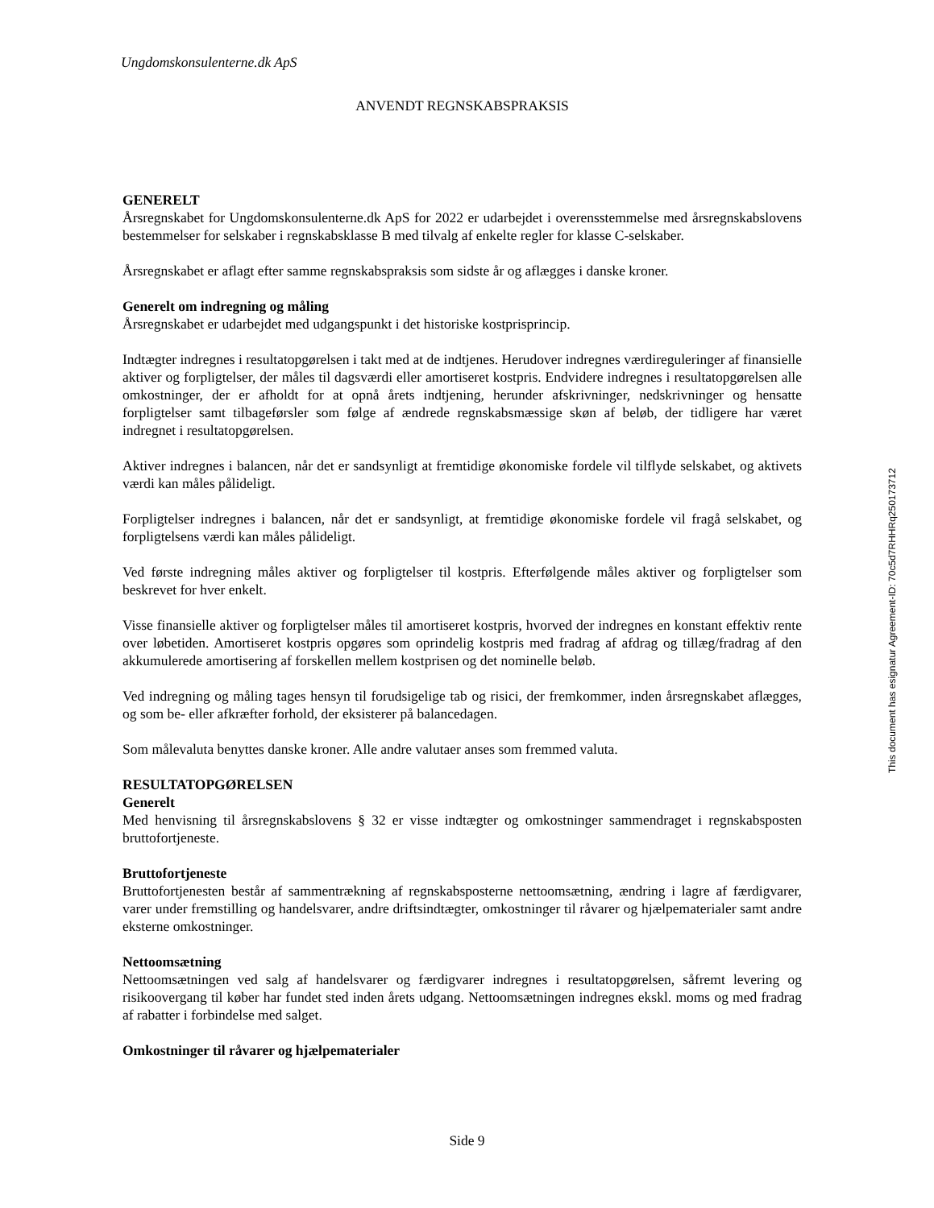Ungdomskonsulenterne.dk ApS
ANVENDT REGNSKABSPRAKSIS
GENERELT
Årsregnskabet for Ungdomskonsulenterne.dk ApS for 2022 er udarbejdet i overensstemmelse med årsregnskabslovens bestemmelser for selskaber i regnskabsklasse B med tilvalg af enkelte regler for klasse C-selskaber.
Årsregnskabet er aflagt efter samme regnskabspraksis som sidste år og aflægges i danske kroner.
Generelt om indregning og måling
Årsregnskabet er udarbejdet med udgangspunkt i det historiske kostprisprincip.
Indtægter indregnes i resultatopgørelsen i takt med at de indtjenes. Herudover indregnes værdireguleringer af finansielle aktiver og forpligtelser, der måles til dagsværdi eller amortiseret kostpris. Endvidere indregnes i resultatopgørelsen alle omkostninger, der er afholdt for at opnå årets indtjening, herunder afskrivninger, nedskrivninger og hensatte forpligtelser samt tilbageførsler som følge af ændrede regnskabsmæssige skøn af beløb, der tidligere har været indregnet i resultatopgørelsen.
Aktiver indregnes i balancen, når det er sandsynligt at fremtidige økonomiske fordele vil tilflyde selskabet, og aktivets værdi kan måles pålideligt.
Forpligtelser indregnes i balancen, når det er sandsynligt, at fremtidige økonomiske fordele vil fragå selskabet, og forpligtelsens værdi kan måles pålideligt.
Ved første indregning måles aktiver og forpligtelser til kostpris. Efterfølgende måles aktiver og forpligtelser som beskrevet for hver enkelt.
Visse finansielle aktiver og forpligtelser måles til amortiseret kostpris, hvorved der indregnes en konstant effektiv rente over løbetiden. Amortiseret kostpris opgøres som oprindelig kostpris med fradrag af afdrag og tillæg/fradrag af den akkumulerede amortisering af forskellen mellem kostprisen og det nominelle beløb.
Ved indregning og måling tages hensyn til forudsigelige tab og risici, der fremkommer, inden årsregnskabet aflægges, og som be- eller afkræfter forhold, der eksisterer på balancedagen.
Som målevaluta benyttes danske kroner. Alle andre valutaer anses som fremmed valuta.
RESULTATOPGØRELSEN
Generelt
Med henvisning til årsregnskabslovens § 32 er visse indtægter og omkostninger sammendraget i regnskabsposten bruttofortjeneste.
Bruttofortjeneste
Bruttofortjenesten består af sammentrækning af regnskabsposterne nettoomsætning, ændring i lagre af færdigvarer, varer under fremstilling og handelsvarer, andre driftsindtægter, omkostninger til råvarer og hjælpematerialer samt andre eksterne omkostninger.
Nettoomsætning
Nettoomsætningen ved salg af handelsvarer og færdigvarer indregnes i resultatopgørelsen, såfremt levering og risikoovergang til køber har fundet sted inden årets udgang. Nettoomsætningen indregnes ekskl. moms og med fradrag af rabatter i forbindelse med salget.
Omkostninger til råvarer og hjælpematerialer
This document has esignatur Agreement-ID: 70c5d7RHHRq250173712
Side 9